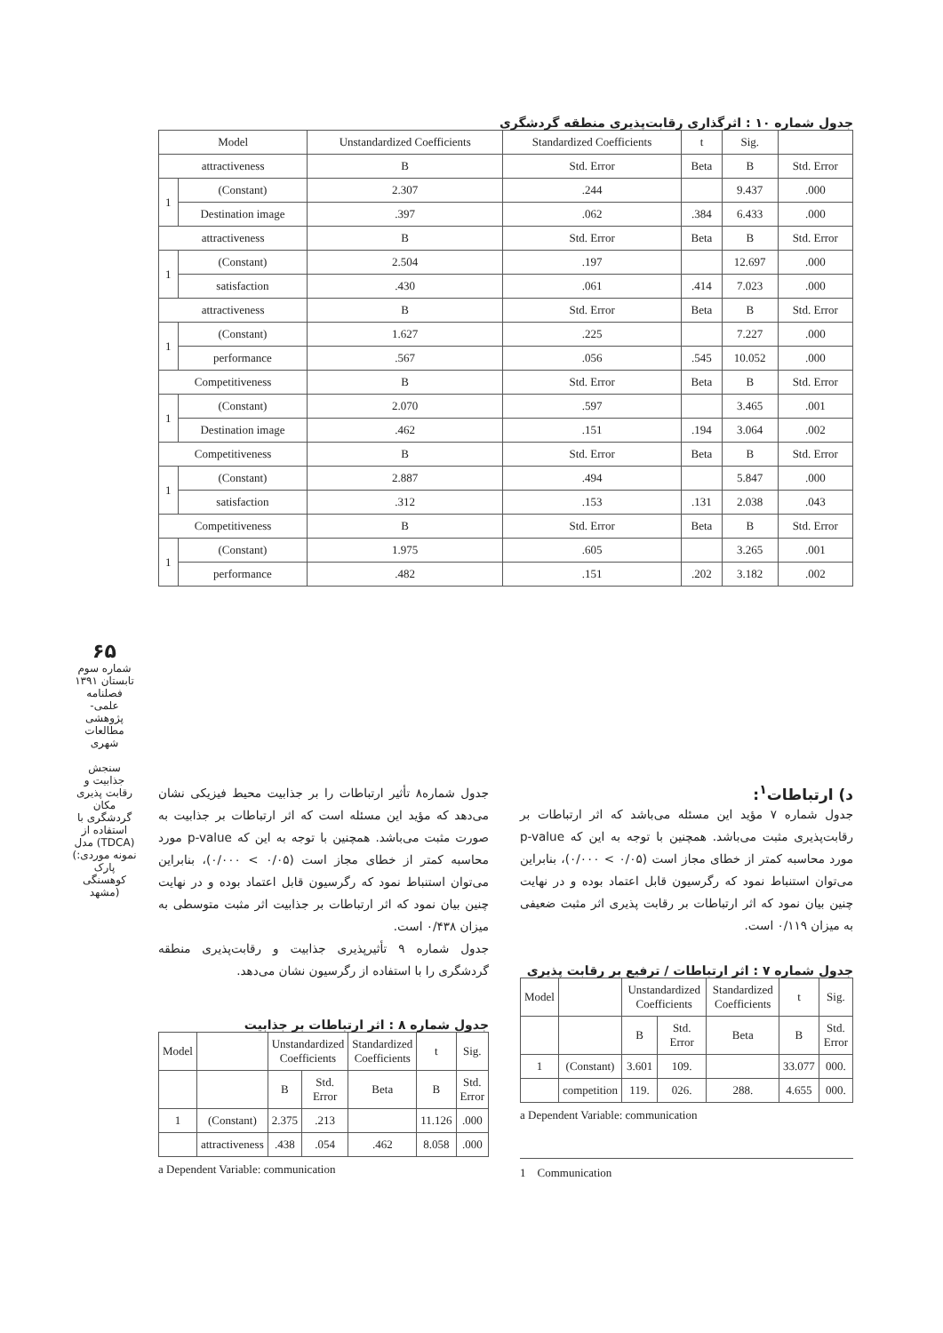۶۵
شماره سوم
تابستان ۱۳۹۱
فصلنامه علمی-پژوهشی
مطالعات شهری
سنجش جذابیت و رقابت پذیری مکان گردشگری با استفاده از مدل (TDCA) (نمونه موردی: پارک کوهسنگی مشهد)
جدول شماره ۱۰ : اثرگذاری رقابت‌پذیری منطقه گردشگری
| Model | | Unstandardized Coefficients | Standardized Coefficients | t | Sig. | |
| --- | --- | --- | --- | --- | --- | --- |
| attractiveness | | B | Std. Error | Beta | B | Std. Error |
| 1 | (Constant) | 2.307 | .244 | | 9.437 | .000 |
| | Destination image | .397 | .062 | .384 | 6.433 | .000 |
| attractiveness | | B | Std. Error | Beta | B | Std. Error |
| 1 | (Constant) | 2.504 | .197 | | 12.697 | .000 |
| | satisfaction | .430 | .061 | .414 | 7.023 | .000 |
| attractiveness | | B | Std. Error | Beta | B | Std. Error |
| 1 | (Constant) | 1.627 | .225 | | 7.227 | .000 |
| | performance | .567 | .056 | .545 | 10.052 | .000 |
| Competitiveness | | B | Std. Error | Beta | B | Std. Error |
| 1 | (Constant) | 2.070 | .597 | | 3.465 | .001 |
| | Destination image | .462 | .151 | .194 | 3.064 | .002 |
| Competitiveness | | B | Std. Error | Beta | B | Std. Error |
| 1 | (Constant) | 2.887 | .494 | | 5.847 | .000 |
| | satisfaction | .312 | .153 | .131 | 2.038 | .043 |
| Competitiveness | | B | Std. Error | Beta | B | Std. Error |
| 1 | (Constant) | 1.975 | .605 | | 3.265 | .001 |
| | performance | .482 | .151 | .202 | 3.182 | .002 |
د) ارتباطات<sup>۱</sup>:
جدول شماره ۷ مؤید این مسئله می‌باشد که اثر ارتباطات بر رقابت‌پذیری مثبت می‌باشد. همچنین با توجه به این که p-value مورد محاسبه کمتر از خطای مجاز است (۰/۰۵ > ۰/۰۰۰)، بنابراین می‌توان استنباط نمود که رگرسیون قابل اعتماد بوده و در نهایت چنین بیان نمود که اثر ارتباطات بر رقابت پذیری اثر مثبت ضعیفی به میزان ۰/۱۱۹ است.
جدول شماره ۷ : اثر ارتباطات / ترفیع بر رقابت پذیری
| Model | | Unstandardized Coefficients | | Standardized Coefficients | t | Sig. |
| --- | --- | --- | --- | --- | --- | --- |
| | | B | Std. Error | Beta | B | Std. Error |
| 1 | (Constant) | 3.601 | 109. | | 33.077 | 000. |
| | competition | 119. | 026. | 288. | 4.655 | 000. |
a Dependent Variable: communication
1 Communication
جدول شماره۸ تأثیر ارتباطات را بر جذابیت محیط فیزیکی نشان می‌دهد که مؤید این مسئله است که اثر ارتباطات بر جذابیت به صورت مثبت می‌باشد. همچنین با توجه به این که p-value مورد محاسبه کمتر از خطای مجاز است (۰/۰۵ > ۰/۰۰۰)، بنابراین می‌توان استنباط نمود که رگرسیون قابل اعتماد بوده و در نهایت چنین بیان نمود که اثر ارتباطات بر جذابیت اثر مثبت متوسطی به میزان ۰/۴۳۸ است.
جدول شماره ۹ تأثیرپذیری جذابیت و رقابت‌پذیری منطقه گردشگری را با استفاده از رگرسیون نشان می‌دهد.
جدول شماره ۸ : اثر ارتباطات بر جذابیت
| Model | | Unstandardized Coefficients | | Standardized Coefficients | t | Sig. |
| --- | --- | --- | --- | --- | --- | --- |
| | | B | Std. Error | Beta | B | Std. Error |
| 1 | (Constant) | 2.375 | .213 | | 11.126 | .000 |
| | attractiveness | .438 | .054 | .462 | 8.058 | .000 |
a Dependent Variable: communication